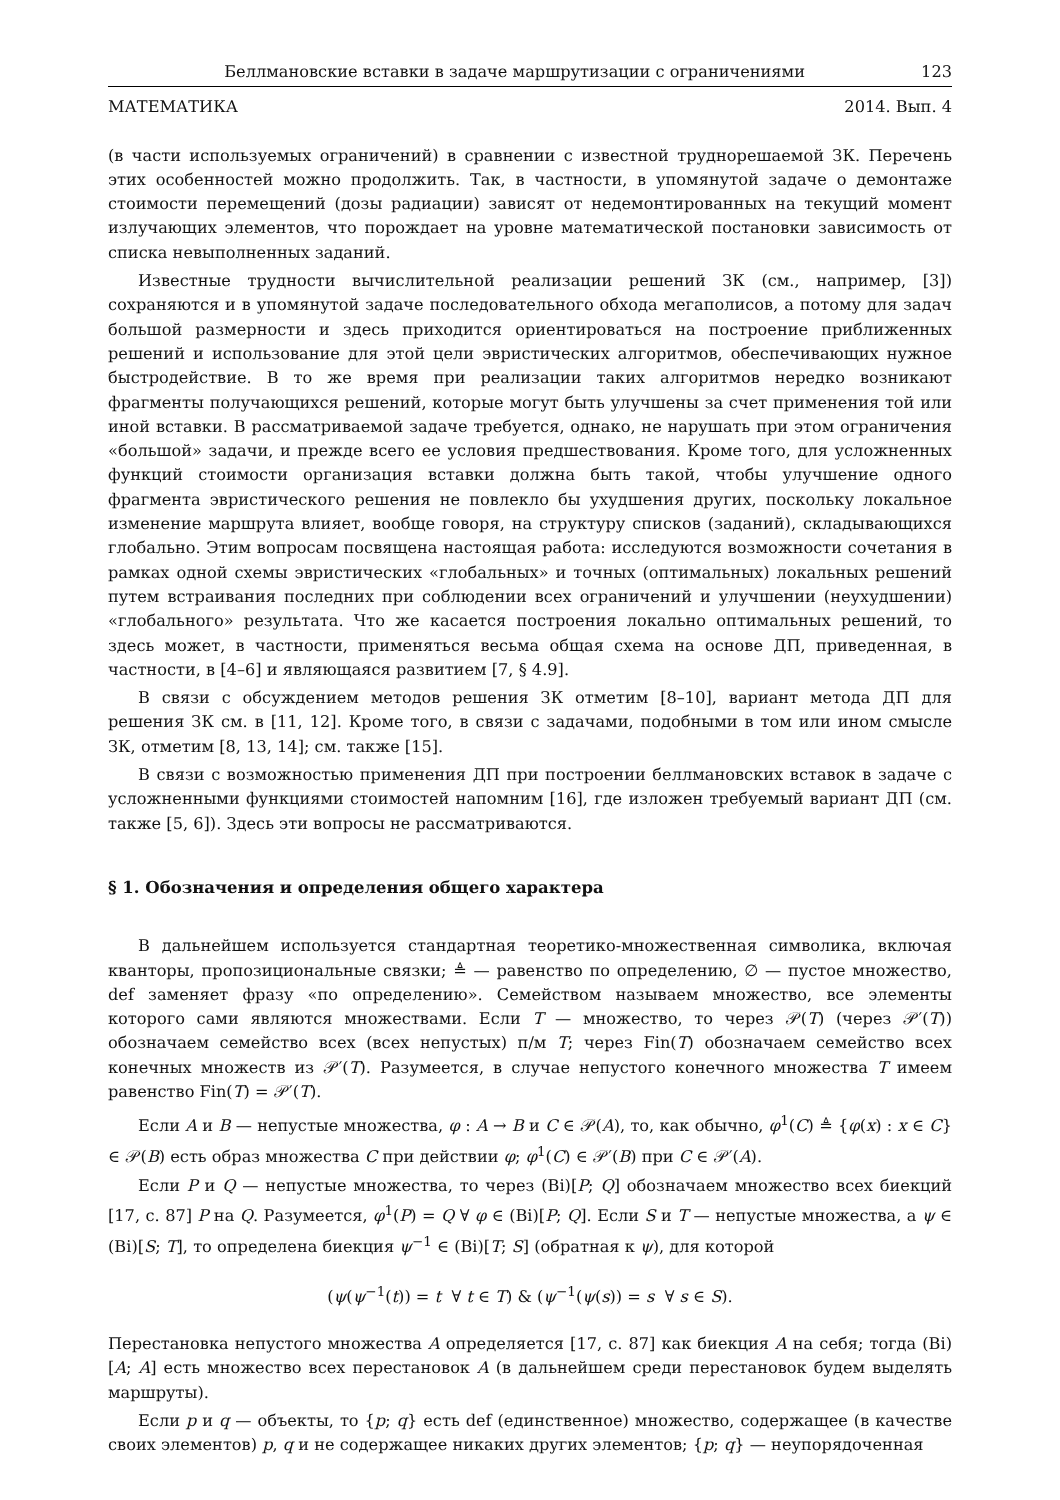Беллмановские вставки в задаче маршрутизации с ограничениями 123
МАТЕМАТИКА 2014. Вып. 4
(в части используемых ограничений) в сравнении с известной труднорешаемой ЗК. Перечень этих особенностей можно продолжить. Так, в частности, в упомянутой задаче о демонтаже стоимости перемещений (дозы радиации) зависят от недемонтированных на текущий момент излучающих элементов, что порождает на уровне математической постановки зависимость от списка невыполненных заданий.
Известные трудности вычислительной реализации решений ЗК (см., например, [3]) сохраняются и в упомянутой задаче последовательного обхода мегаполисов, а потому для задач большой размерности и здесь приходится ориентироваться на построение приближенных решений и использование для этой цели эвристических алгоритмов, обеспечивающих нужное быстродействие. В то же время при реализации таких алгоритмов нередко возникают фрагменты получающихся решений, которые могут быть улучшены за счет применения той или иной вставки. В рассматриваемой задаче требуется, однако, не нарушать при этом ограничения «большой» задачи, и прежде всего ее условия предшествования. Кроме того, для усложненных функций стоимости организация вставки должна быть такой, чтобы улучшение одного фрагмента эвристического решения не повлекло бы ухудшения других, поскольку локальное изменение маршрута влияет, вообще говоря, на структуру списков (заданий), складывающихся глобально. Этим вопросам посвящена настоящая работа: исследуются возможности сочетания в рамках одной схемы эвристических «глобальных» и точных (оптимальных) локальных решений путем встраивания последних при соблюдении всех ограничений и улучшении (неухудшении) «глобального» результата. Что же касается построения локально оптимальных решений, то здесь может, в частности, применяться весьма общая схема на основе ДП, приведенная, в частности, в [4–6] и являющаяся развитием [7, § 4.9].
В связи с обсуждением методов решения ЗК отметим [8–10], вариант метода ДП для решения ЗК см. в [11, 12]. Кроме того, в связи с задачами, подобными в том или ином смысле ЗК, отметим [8, 13, 14]; см. также [15].
В связи с возможностью применения ДП при построении беллмановских вставок в задаче с усложненными функциями стоимостей напомним [16], где изложен требуемый вариант ДП (см. также [5, 6]). Здесь эти вопросы не рассматриваются.
§ 1. Обозначения и определения общего характера
В дальнейшем используется стандартная теоретико-множественная символика, включая кванторы, пропозициональные связки; ≜ — равенство по определению, ∅ — пустое множество, def заменяет фразу «по определению». Семейством называем множество, все элементы которого сами являются множествами. Если T — множество, то через 𝒫(T) (через 𝒫′(T)) обозначаем семейство всех (всех непустых) п/м T; через Fin(T) обозначаем семейство всех конечных множеств из 𝒫′(T). Разумеется, в случае непустого конечного множества T имеем равенство Fin(T) = 𝒫′(T).
Если A и B — непустые множества, φ : A → B и C ∈ 𝒫(A), то, как обычно, φ<sup>1</sup>(C) ≜ {φ(x) : x ∈ C} ∈ 𝒫(B) есть образ множества C при действии φ; φ<sup>1</sup>(C) ∈ 𝒫′(B) при C ∈ 𝒫′(A).
Если P и Q — непустые множества, то через (Bi)[P; Q] обозначаем множество всех биекций [17, с. 87] P на Q. Разумеется, φ<sup>1</sup>(P) = Q ∀ φ ∈ (Bi)[P; Q]. Если S и T — непустые множества, а ψ ∈ (Bi)[S; T], то определена биекция ψ<sup>−1</sup> ∈ (Bi)[T; S] (обратная к ψ), для которой
(ψ(ψ<sup>−1</sup>(t)) = t ∀ t ∈ T) & (ψ<sup>−1</sup>(ψ(s)) = s ∀ s ∈ S).
Перестановка непустого множества A определяется [17, с. 87] как биекция A на себя; тогда (Bi)[A; A] есть множество всех перестановок A (в дальнейшем среди перестановок будем выделять маршруты).
Если p и q — объекты, то {p; q} есть def (единственное) множество, содержащее (в качестве своих элементов) p, q и не содержащее никаких других элементов; {p; q} — неупорядоченная